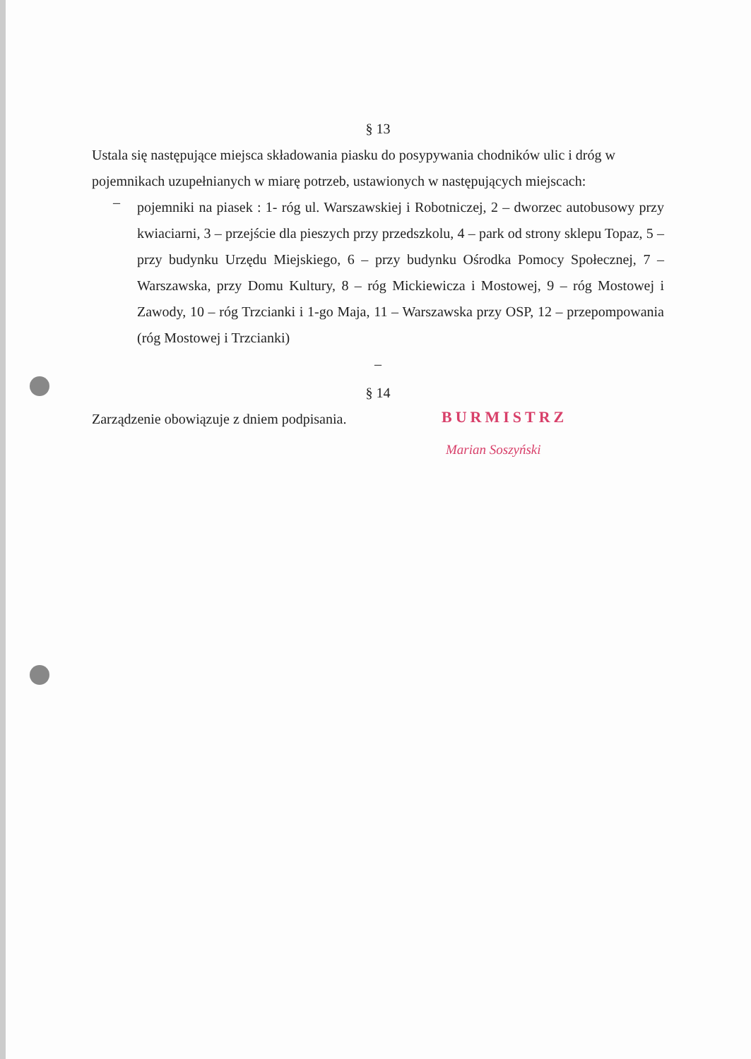§ 13
Ustala się następujące miejsca składowania piasku do posypywania chodników ulic i dróg w pojemnikach uzupełnianych w miarę potrzeb, ustawionych w następujących miejscach:
–
pojemniki na piasek : 1- róg ul. Warszawskiej i Robotniczej, 2 – dworzec autobusowy przy kwiaciarni, 3 – przejście dla pieszych przy przedszkolu, 4 – park od strony sklepu Topaz, 5 – przy budynku Urzędu Miejskiego, 6 – przy budynku Ośrodka Pomocy Społecznej, 7 – Warszawska, przy Domu Kultury, 8 – róg Mickiewicza i Mostowej, 9 – róg Mostowej i Zawody, 10 – róg Trzcianki i 1-go Maja, 11 – Warszawska przy OSP, 12 – przepompowania (róg Mostowej i Trzcianki)
–
§ 14
Zarządzenie obowiązuje z dniem podpisania.
BURMISTRZ
Marian Soszyński